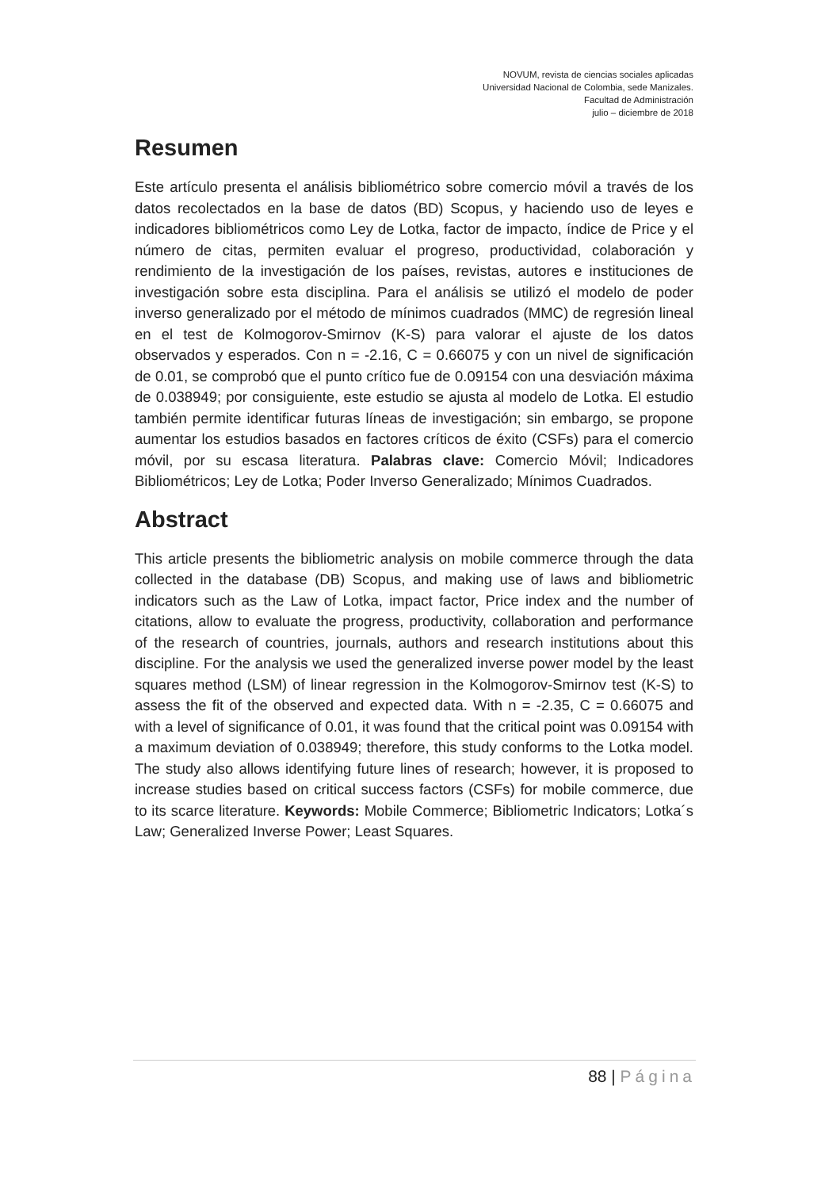NOVUM, revista de ciencias sociales aplicadas
Universidad Nacional de Colombia, sede Manizales.
Facultad de Administración
julio – diciembre de 2018
Resumen
Este artículo presenta el análisis bibliométrico sobre comercio móvil a través de los datos recolectados en la base de datos (BD) Scopus, y haciendo uso de leyes e indicadores bibliométricos como Ley de Lotka, factor de impacto, índice de Price y el número de citas, permiten evaluar el progreso, productividad, colaboración y rendimiento de la investigación de los países, revistas, autores e instituciones de investigación sobre esta disciplina. Para el análisis se utilizó el modelo de poder inverso generalizado por el método de mínimos cuadrados (MMC) de regresión lineal en el test de Kolmogorov-Smirnov (K-S) para valorar el ajuste de los datos observados y esperados. Con n = -2.16, C = 0.66075 y con un nivel de significación de 0.01, se comprobó que el punto crítico fue de 0.09154 con una desviación máxima de 0.038949; por consiguiente, este estudio se ajusta al modelo de Lotka. El estudio también permite identificar futuras líneas de investigación; sin embargo, se propone aumentar los estudios basados en factores críticos de éxito (CSFs) para el comercio móvil, por su escasa literatura. Palabras clave: Comercio Móvil; Indicadores Bibliométricos; Ley de Lotka; Poder Inverso Generalizado; Mínimos Cuadrados.
Abstract
This article presents the bibliometric analysis on mobile commerce through the data collected in the database (DB) Scopus, and making use of laws and bibliometric indicators such as the Law of Lotka, impact factor, Price index and the number of citations, allow to evaluate the progress, productivity, collaboration and performance of the research of countries, journals, authors and research institutions about this discipline. For the analysis we used the generalized inverse power model by the least squares method (LSM) of linear regression in the Kolmogorov-Smirnov test (K-S) to assess the fit of the observed and expected data. With n = -2.35, C = 0.66075 and with a level of significance of 0.01, it was found that the critical point was 0.09154 with a maximum deviation of 0.038949; therefore, this study conforms to the Lotka model. The study also allows identifying future lines of research; however, it is proposed to increase studies based on critical success factors (CSFs) for mobile commerce, due to its scarce literature. Keywords: Mobile Commerce; Bibliometric Indicators; Lotka´s Law; Generalized Inverse Power; Least Squares.
88 | Página